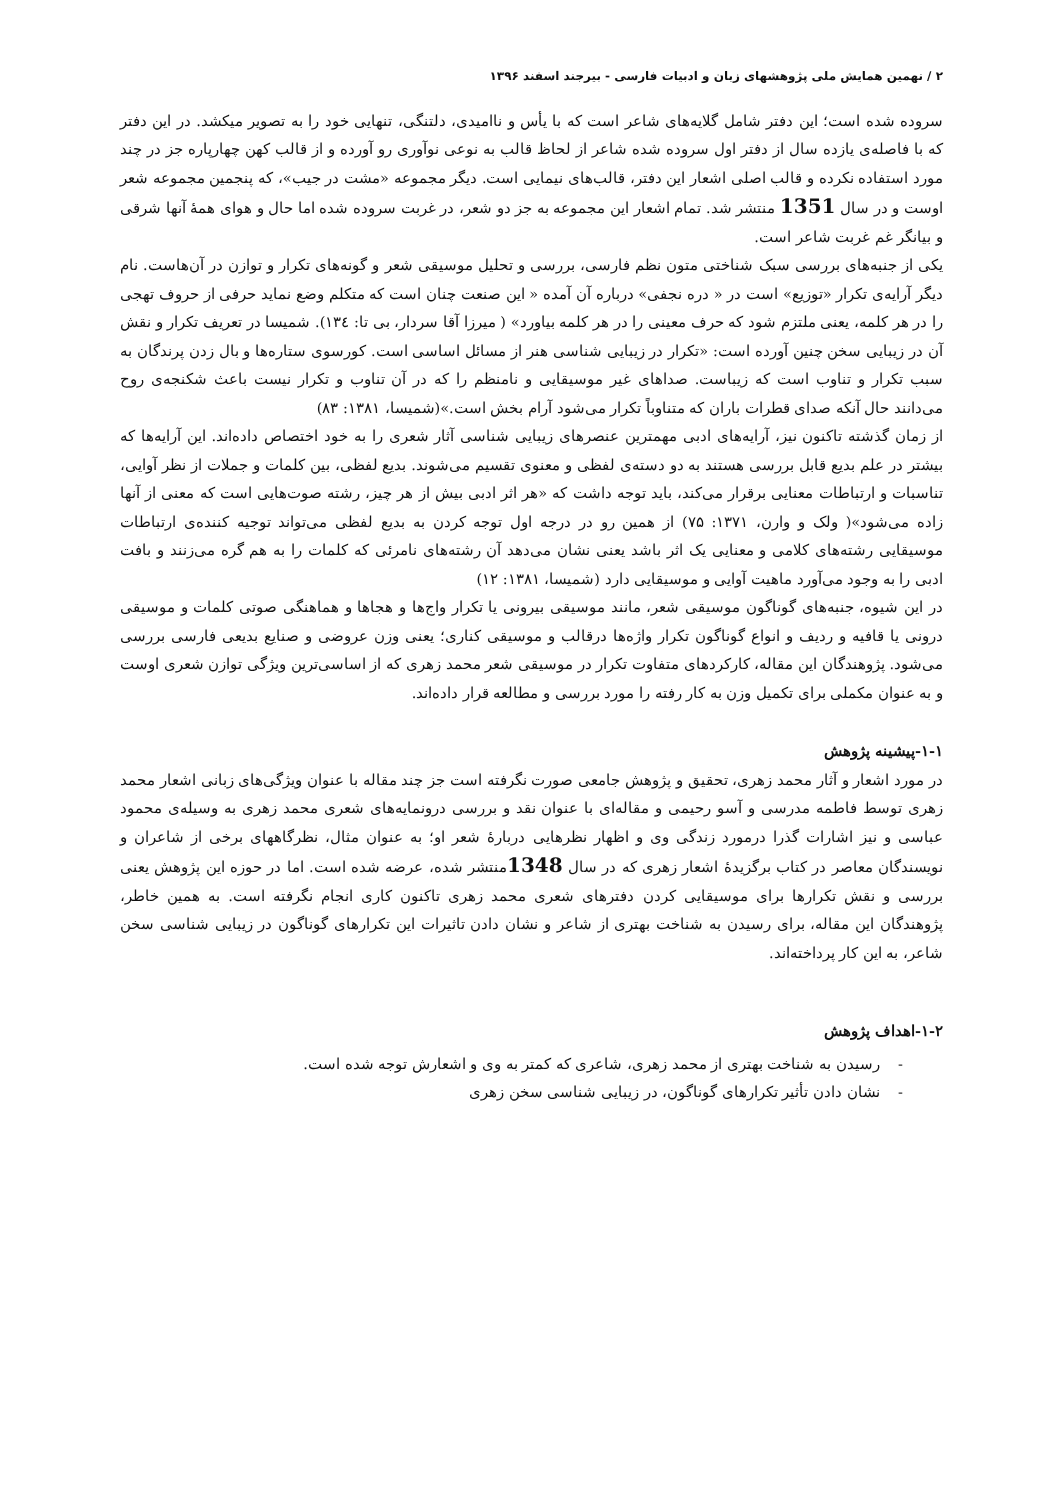۲ / نهمین همایش ملی پژوهشهای زبان و ادبیات فارسی - بیرجند اسفند ۱۳۹۶
سروده شده است؛ این دفتر شامل گلایه‌های شاعر است که با یأس و ناامیدی، دلتنگی، تنهایی خود را به تصویر میکشد. در این دفتر که با فاصله‌ی یازده سال از دفتر اول سروده شده شاعر از لحاظ قالب به نوعی نوآوری رو آورده و از قالب کهن چهارپاره جز در چند مورد استفاده نکرده و قالب اصلی اشعار این دفتر، قالب‌های نیمایی است. دیگر مجموعه «مشت در جیب»، که پنجمین مجموعه شعر اوست و در سال 1351 منتشر شد. تمام اشعار این مجموعه به جز دو شعر، در غربت سروده شده اما حال و هوای همهٔ آنها شرقی و بیانگر غم غربت شاعر است.
یکی از جنبه‌های بررسی سبک شناختی متون نظم فارسی، بررسی و تحلیل موسیقی شعر و گونه‌های تکرار و توازن در آن‌هاست. نام دیگر آرایه‌ی تکرار «توزیع» است در « دره نجفی» درباره آن آمده « این صنعت چنان است که متکلم وضع نماید حرفی از حروف تهجی را در هر کلمه، یعنی ملتزم شود که حرف معینی را در هر کلمه بیاورد» ( میرزا آقا سردار، بی تا: ۱۳٤). شمیسا در تعریف تکرار و نقش آن در زیبایی سخن چنین آورده است: «تکرار در زیبایی شناسی هنر از مسائل اساسی است. کورسوی ستاره‌ها و بال زدن پرندگان به سبب تکرار و تناوب است که زیباست. صداهای غیر موسیقایی و نامنظم را که در آن تناوب و تکرار نیست باعث شکنجه‌ی روح می‌دانند حال آنکه صدای قطرات باران که متناوباً تکرار می‌شود آرام بخش است.»(شمیسا، ۱۳۸۱: ۸۳)
از زمان گذشته تاکنون نیز، آرایه‌های ادبی مهمترین عنصرهای زیبایی شناسی آثار شعری را به خود اختصاص داده‌اند. این آرایه‌ها که بیشتر در علم بدیع قابل بررسی هستند به دو دسته‌ی لفظی و معنوی تقسیم می‌شوند. بدیع لفظی، بین کلمات و جملات از نظر آوایی، تناسبات و ارتباطات معنایی برقرار می‌کند، باید توجه داشت که «هر اثر ادبی بیش از هر چیز، رشته صوت‌هایی است که معنی از آنها زاده می‌شود»( ولک و وارن، ۱۳۷۱: ۷۵) از همین رو در درجه اول توجه کردن به بدیع لفظی می‌تواند توجیه کننده‌ی ارتباطات موسیقایی رشته‌های کلامی و معنایی یک اثر باشد یعنی نشان می‌دهد آن رشته‌های نامرئی که کلمات را به هم گره می‌زنند و بافت ادبی را به وجود می‌آورد ماهیت آوایی و موسیقایی دارد (شمیسا، ۱۳۸۱: ۱۲)
در این شیوه، جنبه‌های گوناگون موسیقی شعر، مانند موسیقی بیرونی یا تکرار واج‌ها و هجاها و هماهنگی صوتی کلمات و موسیقی درونی یا قافیه و ردیف و انواع گوناگون تکرار واژه‌ها درقالب و موسیقی کناری؛ یعنی وزن عروضی و صنایع بدیعی فارسی بررسی می‌شود. پژوهندگان این مقاله، کارکردهای متفاوت تکرار در موسیقی شعر محمد زهری که از اساسی‌ترین ویژگی توازن شعری اوست و به عنوان مکملی برای تکمیل وزن به کار رفته را مورد بررسی و مطالعه قرار داده‌اند.
۱-۱-پیشینه پژوهش
در مورد اشعار و آثار محمد زهری، تحقیق و پژوهش جامعی صورت نگرفته است جز چند مقاله با عنوان ویژگی‌های زبانی اشعار محمد زهری توسط فاطمه مدرسی و آسو رحیمی و مقاله‌ای با عنوان نقد و بررسی درونمایه‌های شعری محمد زهری به وسیله‌ی محمود عباسی و نیز اشارات گذرا درمورد زندگی وی و اظهار نظرهایی دربارهٔ شعر او؛ به عنوان مثال، نظرگاههای برخی از شاعران و نویسندگان معاصر در کتاب برگزیدهٔ اشعار زهری که در سال 1348منتشر شده، عرضه شده است. اما در حوزه این پژوهش یعنی بررسی و نقش تکرارها برای موسیقایی کردن دفترهای شعری محمد زهری تاکنون کاری انجام نگرفته است. به همین خاطر، پژوهندگان این مقاله، برای رسیدن به شناخت بهتری از شاعر و نشان دادن تاثیرات این تکرارهای گوناگون در زیبایی شناسی سخن شاعر، به این کار پرداخته‌اند.
۱-۲-اهداف پژوهش
- رسیدن به شناخت بهتری از محمد زهری، شاعری که کمتر به وی و اشعارش توجه شده است.
- نشان دادن تأثیر تکرارهای گوناگون، در زیبایی شناسی سخن زهری